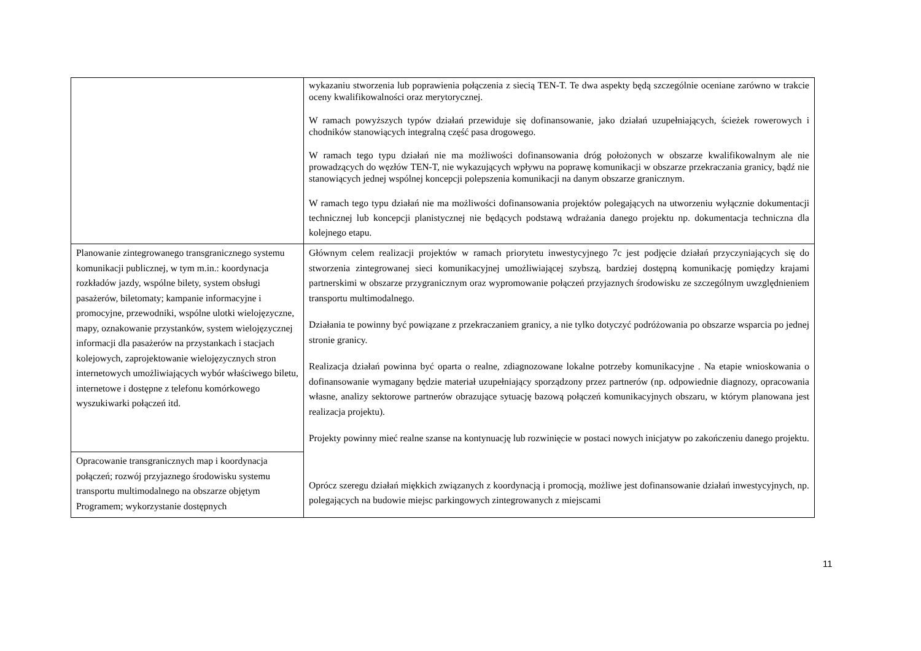| | wykazaniu stworzenia lub poprawienia połączenia z siecią TEN-T. Te dwa aspekty będą szczególnie oceniane zarówno w trakcie oceny kwalifikowalności oraz merytorycznej. W ramach powyższych typów działań przewiduje się dofinansowanie, jako działań uzupełniających, ścieżek rowerowych i chodników stanowiących integralną część pasa drogowego. W ramach tego typu działań nie ma możliwości dofinansowania dróg położonych w obszarze kwalifikowalnym ale nie prowadzących do węzłów TEN-T, nie wykazujących wpływu na poprawę komunikacji w obszarze przekraczania granicy, bądź nie stanowiących jednej wspólnej koncepcji polepszenia komunikacji na danym obszarze granicznym. W ramach tego typu działań nie ma możliwości dofinansowania projektów polegających na utworzeniu wyłącznie dokumentacji technicznej lub koncepcji planistycznej nie będących podstawą wdrażania danego projektu np. dokumentacja techniczna dla kolejnego etapu. |
| Planowanie zintegrowanego transgranicznego systemu komunikacji publicznej, w tym m.in.: koordynacja rozkładów jazdy, wspólne bilety, system obsługi pasażerów, biletomaty; kampanie informacyjne i promocyjne, przewodniki, wspólne ulotki wielojęzyczne, mapy, oznakowanie przystanków, system wielojęzycznej informacji dla pasażerów na przystankach i stacjach kolejowych, zaprojektowanie wielojęzycznych stron internetowych umożliwiających wybór właściwego biletu, internetowe i dostępne z telefonu komórkowego wyszukiwarki połączeń itd. | Głównym celem realizacji projektów w ramach priorytetu inwestycyjnego 7c jest podjęcie działań przyczyniających się do stworzenia zintegrowanej sieci komunikacyjnej umożliwiającej szybszą, bardziej dostępną komunikację pomiędzy krajami partnerskimi w obszarze przygranicznym oraz wypromowanie połączeń przyjaznych środowisku ze szczególnym uwzględnieniem transportu multimodalnego. Działania te powinny być powiązane z przekraczaniem granicy, a nie tylko dotyczyć podróżowania po obszarze wsparcia po jednej stronie granicy. Realizacja działań powinna być oparta o realne, zdiagnozowane lokalne potrzeby komunikacyjne . Na etapie wnioskowania o dofinansowanie wymagany będzie materiał uzupełniający sporządzony przez partnerów (np. odpowiednie diagnozy, opracowania własne, analizy sektorowe partnerów obrazujące sytuację bazową połączeń komunikacyjnych obszaru, w którym planowana jest realizacja projektu). Projekty powinny mieć realne szanse na kontynuację lub rozwinięcie w postaci nowych inicjatyw po zakończeniu danego projektu. Oprócz szeregu działań miękkich związanych z koordynacją i promocją, możliwe jest dofinansowanie działań inwestycyjnych, np. polegających na budowie miejsc parkingowych zintegrowanych z miejscami |
| Opracowanie transgranicznych map i koordynacja połączeń; rozwój przyjaznego środowisku systemu transportu multimodalnego na obszarze objętym Programem; wykorzystanie dostępnych | |
11